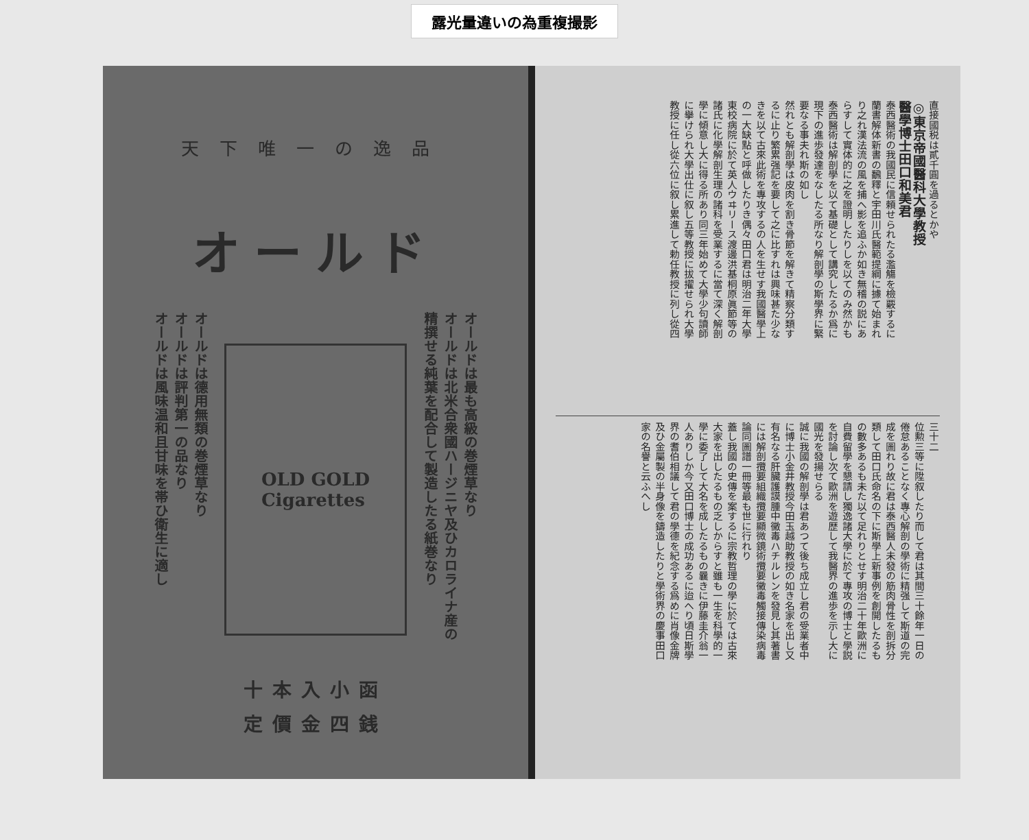露光量違いの為重複撮影
天下唯一の逸品
オールド
オールドは最も高級の巻煙草なり
オールドは北米合衆國ハージニヤ及ひカロライナ産の
精撰せる純葉を配合して製造したる紙巻なり
OLD GOLD
Cigarettes
オールドは德用無類の巻煙草なり
オールドは評判第一の品なり
オールドは風味温和且甘味を帯ひ衛生に適し
十本入小函
定價金四銭
直接國税は貳千圓を過るとかや
◎東京帝國醫科大學教授
醫學博士田口和美君
泰西醫術の我國民に信頼せられたる濫觴を檢覈するに
蘭書解体新書の飜釋と宇田川氏醫範提綱に據て始まれ
り之れ漢法流の風を捕へ影を追ふか如き無稽の説にあ
らすして實体的に之を證明したりしを以てのみ然かも
泰西醫術は解剖學を以て基礎として講究したるか爲に
現下の進歩發達をなしたる所なり解剖學の斯學界に緊
要なる事夫れ斯の如し
然れとも解剖學は皮肉を割き骨節を解きて精察分類す
るに止り繁累强記を要して之に比すれは興味甚た少な
きを以て古來此術を專攻するの人を生せす我國醫學上
の一大缺點と呼做したりき偶々田口君は明治二年大學
東校病院に於て英人ウヰリース渡邊洪基桐原眞節等の
諸氏に化學解剖生理の諸科を受業するに當て深く解剖
學に傾意し大に得る所あり同三年始めて大學少句讀師
に擧けられ大學出仕に叙し五等教授に拔擢せられ大學
教授に任し從六位に叙し累進して勅任教授に列し從四
三十二
位勲三等に陞叙したり而して君は其間三十餘年一日の
倦怠あることなく專心解剖の學術に精强して斯道の完
成を圖れり故に君は泰西醫人未發の筋肉骨性を剖拆分
類して田口氏命名の下に斯學上新事例を創開したるも
の數多あるも未た以て足れりとせす明治二十年歐洲に
自費留學を懇請し獨逸諸大學に於て專攻の博士と學説
を討論し次て歐洲を遊歴して我醫界の進歩を示し大に
國光を發揚せらる
誠に我國の解剖學は君あつて後ち成立し君の受業者中
に博士小金井教授今田玉越助教授の如き名家を出し又
有名なる肝臟護謨腫中黴毒ハチルレンを發見し其著書
には解剖攬要組織攬要顯微鏡術攬要黴毒觸接傳染病毒
論同圖譜一冊等最も世に行れり
蓋し我國の史傳を案するに宗教哲理の學に於ては古來
大家を出したるもの乏しからすと雖も一生を科學的一
學に委了して大名を成したるもの曩きに伊藤圭介翁一
人ありしか今又田口博士の成功あるに迨へり頃日斯學
界の耆伯相議して君の學德を紀念する爲めに肖像金牌
及ひ金屬製の半身像を鑄造したりと學術界の慶事田口
家の名譽と云ふへし